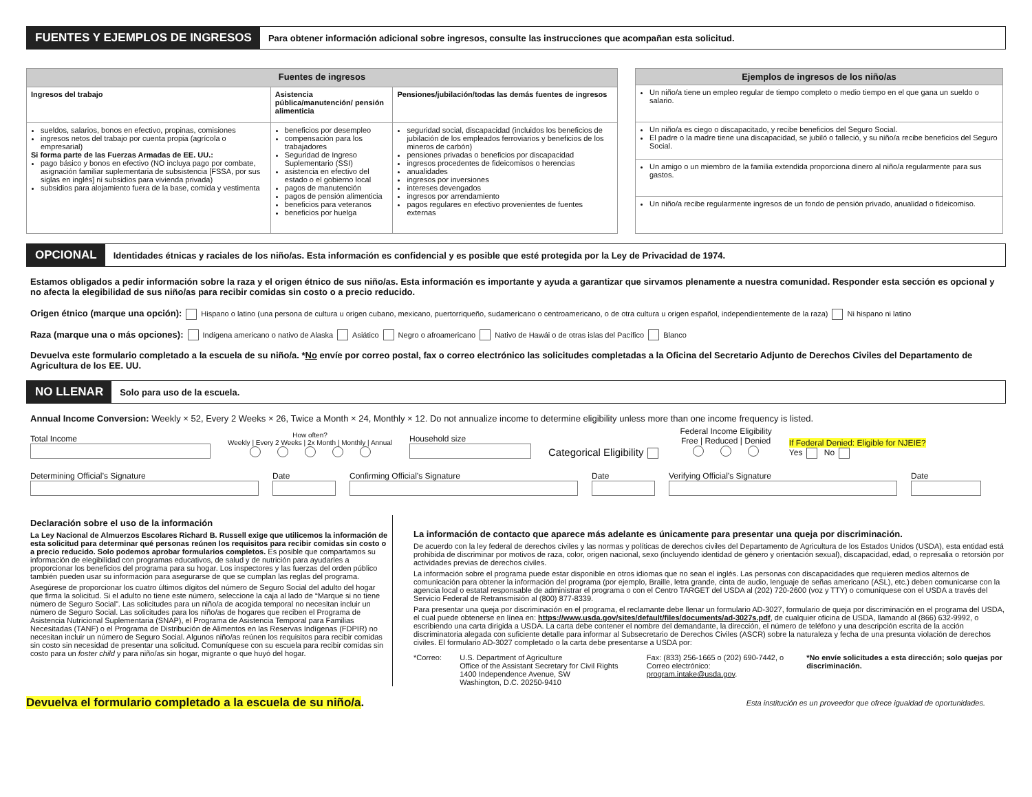FUENTES Y EJEMPLOS DE INGRESOS
Para obtener información adicional sobre ingresos, consulte las instrucciones que acompañan esta solicitud.
| Fuentes de ingresos | | |
| --- | --- | --- |
| Ingresos del trabajo | Asistencia pública/manutención/ pensión alimenticia | Pensiones/jubilación/todas las demás fuentes de ingresos |
| sueldos, salarios, bonos en efectivo, propinas, comisiones ingresos netos del trabajo por cuenta propia (agrícola o empresarial) Si forma parte de las Fuerzas Armadas de EE. UU.: pago básico y bonos en efectivo (NO incluya pago por combate, asignación familiar suplementaria de subsistencia [FSSA, por sus siglas en inglés] ni subsidios para vivienda privada) subsidios para alojamiento fuera de la base, comida y vestimenta | beneficios por desempleo compensación para los trabajadores Seguridad de Ingreso Suplementario (SSI) asistencia en efectivo del estado o el gobierno local pagos de manutención pagos de pensión alimenticia beneficios para veteranos beneficios por huelga | seguridad social, discapacidad (incluidos los beneficios de jubilación de los empleados ferroviarios y beneficios de los mineros de carbón) pensiones privadas o beneficios por discapacidad ingresos procedentes de fideicomisos o herencias anualidades ingresos por inversiones intereses devengados ingresos por arrendamiento pagos regulares en efectivo provenientes de fuentes externas |
| Ejemplos de ingresos de los niño/as |
| --- |
| Un niño/a tiene un empleo regular de tiempo completo o medio tiempo en el que gana un sueldo o salario. |
| Un niño/a es ciego o discapacitado, y recibe beneficios del Seguro Social. El padre o la madre tiene una discapacidad, se jubiló o falleció, y su niño/a recibe beneficios del Seguro Social. |
| Un amigo o un miembro de la familia extendida proporciona dinero al niño/a regularmente para sus gastos. |
| Un niño/a recibe regularmente ingresos de un fondo de pensión privado, anualidad o fideicomiso. |
OPCIONAL
Identidades étnicas y raciales de los niño/as. Esta información es confidencial y es posible que esté protegida por la Ley de Privacidad de 1974.
Estamos obligados a pedir información sobre la raza y el origen étnico de sus niño/as. Esta información es importante y ayuda a garantizar que sirvamos plenamente a nuestra comunidad. Responder esta sección es opcional y no afecta la elegibilidad de sus niño/as para recibir comidas sin costo o a precio reducido.
Origen étnico (marque una opción): Hispano o latino (una persona de cultura u origen cubano, mexicano, puertorriqueño, sudamericano o centroamericano, o de otra cultura u origen español, independientemente de la raza) Ni hispano ni latino
Raza (marque una o más opciones): Indígena americano o nativo de Alaska Asiático Negro o afroamericano Nativo de Hawái o de otras islas del Pacífico Blanco
Devuelva este formulario completado a la escuela de su niño/a. *No envíe por correo postal, fax o correo electrónico las solicitudes completadas a la Oficina del Secretario Adjunto de Derechos Civiles del Departamento de Agricultura de los EE. UU.
NO LLENAR
Solo para uso de la escuela.
Annual Income Conversion: Weekly × 52, Every 2 Weeks × 26, Twice a Month × 24, Monthly × 12. Do not annualize income to determine eligibility unless more than one income frequency is listed.
Total Income
How often?
Weekly | Every 2 Weeks | 2x Month | Monthly | Annual
Household size
Categorical Eligibility
Federal Income Eligibility
Free | Reduced | Denied
If Federal Denied: Eligible for NJEIE?
Yes No
Determining Official’s Signature
Date Confirming Official’s Signature
Date Verifying Official’s Signature Date
Declaración sobre el uso de la información
La Ley Nacional de Almuerzos Escolares Richard B. Russell exige que utilicemos la información de esta solicitud para determinar qué personas reúnen los requisitos para recibir comidas sin costo o a precio reducido. Solo podemos aprobar formularios completos. Es posible que compartamos su información de elegibilidad con programas educativos, de salud y de nutrición para ayudarles a proporcionar los beneficios del programa para su hogar. Los inspectores y las fuerzas del orden público también pueden usar su información para asegurarse de que se cumplan las reglas del programa.
Asegúrese de proporcionar los cuatro últimos dígitos del número de Seguro Social del adulto del hogar que firma la solicitud. Si el adulto no tiene este número, seleccione la caja al lado de “Marque si no tiene número de Seguro Social”. Las solicitudes para un niño/a de acogida temporal no necesitan incluir un número de Seguro Social. Las solicitudes para los niño/as de hogares que reciben el Programa de Asistencia Nutricional Suplementaria (SNAP), el Programa de Asistencia Temporal para Familias Necesitadas (TANF) o el Programa de Distribución de Alimentos en las Reservas Indígenas (FDPIR) no necesitan incluir un número de Seguro Social. Algunos niño/as reúnen los requisitos para recibir comidas sin costo sin necesidad de presentar una solicitud. Comuníquese con su escuela para recibir comidas sin costo para un foster child y para niño/as sin hogar, migrante o que huyó del hogar.
La información de contacto que aparece más adelante es únicamente para presentar una queja por discriminación.
De acuerdo con la ley federal de derechos civiles y las normas y políticas de derechos civiles del Departamento de Agricultura de los Estados Unidos (USDA), esta entidad está prohibida de discriminar por motivos de raza, color, origen nacional, sexo (incluyendo identidad de género y orientación sexual), discapacidad, edad, o represalia o retorsión por actividades previas de derechos civiles.
La información sobre el programa puede estar disponible en otros idiomas que no sean el inglés. Las personas con discapacidades que requieren medios alternos de comunicación para obtener la información del programa (por ejemplo, Braille, letra grande, cinta de audio, lenguaje de señas americano (ASL), etc.) deben comunicarse con la agencia local o estatal responsable de administrar el programa o con el Centro TARGET del USDA al (202) 720-2600 (voz y TTY) o comuníquese con el USDA a través del Servicio Federal de Retransmisión al (800) 877-8339.
Para presentar una queja por discriminación en el programa, el reclamante debe llenar un formulario AD-3027, formulario de queja por discriminación en el programa del USDA, el cual puede obtenerse en línea en: https://www.usda.gov/sites/default/files/documents/ad-3027s.pdf, de cualquier oficina de USDA, llamando al (866) 632-9992, o escribiendo una carta dirigida a USDA. La carta debe contener el nombre del demandante, la dirección, el número de teléfono y una descripción escrita de la acción discriminatoria alegada con suficiente detalle para informar al Subsecretario de Derechos Civiles (ASCR) sobre la naturaleza y fecha de una presunta violación de derechos civiles. El formulario AD-3027 completado o la carta debe presentarse a USDA por:
*Correo: U.S. Department of Agriculture
Office of the Assistant Secretary for Civil Rights
1400 Independence Avenue, SW
Washington, D.C. 20250-9410
Fax: (833) 256-1665 o (202) 690-7442, o
Correo electrónico: program.intake@usda.gov.
*No envíe solicitudes a esta dirección; solo quejas por discriminación.
Devuelva el formulario completado a la escuela de su niño/a.
Esta institución es un proveedor que ofrece igualdad de oportunidades.